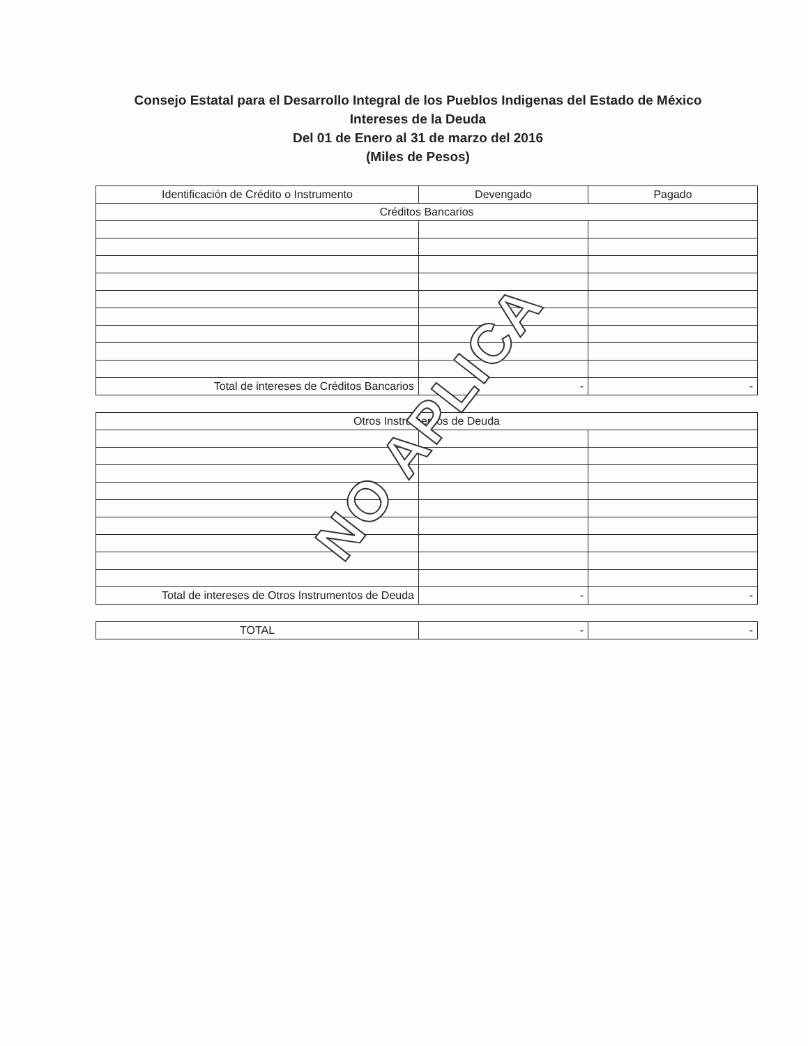Consejo Estatal para el Desarrollo Integral de los Pueblos Indigenas del Estado de México
Intereses de la Deuda
Del 01 de Enero al 31 de marzo del 2016
(Miles de Pesos)
| Identificación de Crédito o Instrumento | Devengado | Pagado |
| --- | --- | --- |
| Créditos Bancarios | | |
| Total de intereses de Créditos Bancarios | - | - |
| Otros Instrumentos de Deuda | | |
| Total de intereses de Otros Instrumentos de Deuda | - | - |
| TOTAL | - | - |
NO APLICA